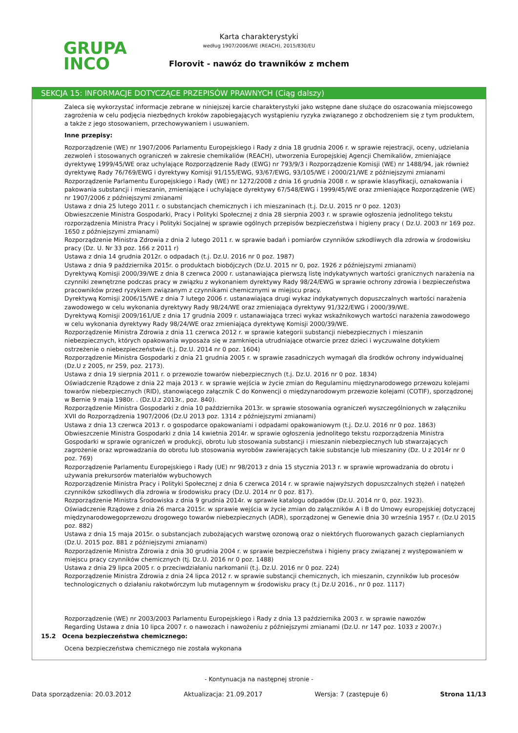GRUPA
INCO
Karta charakterystyki
według 1907/2006/WE (REACH), 2015/830/EU
Florovit - nawóz do trawników z mchem
SEKCJA 15: INFORMACJE DOTYCZĄCE PRZEPISÓW PRAWNYCH (Ciąg dalszy)
Zaleca się wykorzystać informacje zebrane w niniejszej karcie charakterystyki jako wstępne dane służące do oszacowania miejscowego zagrożenia w celu podjęcia niezbędnych kroków zapobiegających wystąpieniu ryzyka związanego z obchodzeniem się z tym produktem, a także z jego stosowaniem, przechowywaniem i usuwaniem.
Inne przepisy:
Rozporządzenie (WE) nr 1907/2006 Parlamentu Europejskiego i Rady z dnia 18 grudnia 2006 r. w sprawie rejestracji, oceny, udzielania zezwoleń i stosowanych ograniczeń w zakresie chemikaliów (REACH), utworzenia Europejskiej Agencji Chemikaliów, zmieniające dyrektywę 1999/45/WE oraz uchylające Rozporządzenie Rady (EWG) nr 793/9/3 i Rozporządzenie Komisji (WE) nr 1488/94, jak również dyrektywę Rady 76/769/EWG i dyrektywy Komisji 91/155/EWG, 93/67/EWG, 93/105/WE i 2000/21/WE z późniejszymi zmianami
Rozporządzenie Parlamentu Europejskiego i Rady (WE) nr 1272/2008 z dnia 16 grudnia 2008 r. w sprawie klasyfikacji, oznakowania i pakowania substancji i mieszanin, zmieniające i uchylające dyrektywy 67/548/EWG i 1999/45/WE oraz zmieniające Rozporządzenie (WE) nr 1907/2006 z późniejszymi zmianami
Ustawa z dnia 25 lutego 2011 r. o substancjach chemicznych i ich mieszaninach (t.j. Dz.U. 2015 nr 0 poz. 1203)
Obwieszczenie Ministra Gospodarki, Pracy i Polityki Społecznej z dnia 28 sierpnia 2003 r. w sprawie ogłoszenia jednolitego tekstu rozporządzenia Ministra Pracy i Polityki Socjalnej w sprawie ogólnych przepisów bezpieczeństwa i higieny pracy ( Dz.U. 2003 nr 169 poz. 1650 z późniejszymi zmianami)
Rozporządzenie Ministra Zdrowia z dnia 2 lutego 2011 r. w sprawie badań i pomiarów czynników szkodliwych dla zdrowia w środowisku pracy (Dz. U. Nr 33 poz. 166 z 2011 r)
Ustawa z dnia 14 grudnia 2012r. o odpadach (t.j. Dz.U. 2016 nr 0 poz. 1987)
Ustawa z dnia 9 października 2015r. o produktach biobójczych (Dz.U. 2015 nr 0, poz. 1926 z późniejszymi zmianami)
Dyrektywą Komisji 2000/39/WE z dnia 8 czerwca 2000 r. ustanawiająca pierwszą listę indykatywnych wartości granicznych narażenia na czynniki zewnętrzne podczas pracy w związku z wykonaniem dyrektywy Rady 98/24/EWG w sprawie ochrony zdrowia i bezpieczeństwa pracowników przed ryzykiem związanym z czynnikami chemicznymi w miejscu pracy.
Dyrektywą Komisji 2006/15/WE z dnia 7 lutego 2006 r. ustanawiająca drugi wykaz indykatywnych dopuszczalnych wartości narażenia zawodowego w celu wykonania dyrektywy Rady 98/24/WE oraz zmieniająca dyrektywy 91/322/EWG i 2000/39/WE.
Dyrektywą Komisji 2009/161/UE z dnia 17 grudnia 2009 r. ustanawiająca trzeci wykaz wskaźnikowych wartości narażenia zawodowego w celu wykonania dyrektywy Rady 98/24/WE oraz zmieniająca dyrektywę Komisji 2000/39/WE.
Rozporządzenie Ministra Zdrowia z dnia 11 czerwca 2012 r. w sprawie kategorii substancji niebezpiecznych i mieszanin niebezpiecznych, których opakowania wyposaża się w zamknięcia utrudniające otwarcie przez dzieci i wyczuwalne dotykiem ostrzeżenie o niebezpieczeństwie (t.j. Dz.U. 2014 nr 0 poz. 1604)
Rozporządzenie Ministra Gospodarki z dnia 21 grudnia 2005 r. w sprawie zasadniczych wymagań dla środków ochrony indywidualnej (Dz.U z 2005, nr 259, poz. 2173).
Ustawa z dnia 19 sierpnia 2011 r. o przewozie towarów niebezpiecznych (t.j. Dz.U. 2016 nr 0 poz. 1834)
Oświadczenie Rządowe z dnia 22 maja 2013 r. w sprawie wejścia w życie zmian do Regulaminu międzynarodowego przewozu kolejami towarów niebezpiecznych (RID), stanowiącego załącznik C do Konwencji o międzynarodowym przewozie kolejami (COTIF), sporządzonej w Bernie 9 maja 1980r. . (Dz.U.z 2013r., poz. 840).
Rozporządzenie Ministra Gospodarki z dnia 10 października 2013r. w sprawie stosowania ograniczeń wyszczególnionych w załączniku XVII do Rozporządzenia 1907/2006 (Dz.U 2013 poz. 1314 z późniejszymi zmianami)
Ustawa z dnia 13 czerwca 2013 r. o gospodarce opakowaniami i odpadami opakowaniowym (t.j. Dz.U. 2016 nr 0 poz. 1863)
Obwieszczenie Ministra Gospodarki z dnia 14 kwietnia 2014r. w sprawie ogłoszenia jednolitego tekstu rozporządzenia Ministra Gospodarki w sprawie ograniczeń w produkcji, obrotu lub stosowania substancji i mieszanin niebezpiecznych lub stwarzających zagrożenie oraz wprowadzania do obrotu lub stosowania wyrobów zawierających takie substancje lub mieszaniny (Dz. U z 2014r nr 0 poz. 769)
Rozporządzenie Parlamentu Europejskiego i Rady (UE) nr 98/2013 z dnia 15 stycznia 2013 r. w sprawie wprowadzania do obrotu i używania prekursorów materiałów wybuchowych
Rozporządzenie Ministra Pracy i Polityki Społecznej z dnia 6 czerwca 2014 r. w sprawie najwyższych dopuszczalnych stężeń i natężeń czynników szkodliwych dla zdrowia w środowisku pracy (Dz.U. 2014 nr 0 poz. 817).
Rozporządzenie Ministra Środowiska z dnia 9 grudnia 2014r. w sprawie katalogu odpadów (Dz.U. 2014 nr 0, poz. 1923).
Oświadczenie Rządowe z dnia 26 marca 2015r. w sprawie wejścia w życie zmian do załączników A i B do Umowy europejskiej dotyczącej międzynarodowegoprzewozu drogowego towarów niebezpiecznych (ADR), sporządzonej w Genewie dnia 30 września 1957 r. (Dz.U 2015 poz. 882)
Ustawa z dnia 15 maja 2015r. o substancjach zubożających warstwę ozonową oraz o niektórych fluorowanych gazach cieplarnianych (Dz.U. 2015 poz. 881 z późniejszymi zmianami)
Rozporządzenie Ministra Zdrowia z dnia 30 grudnia 2004 r. w sprawie bezpieczeństwa i higieny pracy związanej z występowaniem w miejscu pracy czynników chemicznych (tj. Dz.U. 2016 nr 0 poz. 1488)
Ustawa z dnia 29 lipca 2005 r. o przeciwdziałaniu narkomanii (t.j. Dz.U. 2016 nr 0 poz. 224)
Rozporządzenie Ministra Zdrowia z dnia 24 lipca 2012 r. w sprawie substancji chemicznych, ich mieszanin, czynników lub procesów technologicznych o działaniu rakotwórczym lub mutagennym w środowisku pracy (t.j Dz.U 2016., nr 0 poz. 1117)
Rozporządzenie (WE) nr 2003/2003 Parlamentu Europejskiego i Rady z dnia 13 października 2003 r. w sprawie nawozów
Regarding Ustawa z dnia 10 lipca 2007 r. o nawozach i nawożeniu z późniejszymi zmianami (Dz.U. nr 147 poz. 1033 z 2007r.)
15.2 Ocena bezpieczeństwa chemicznego:
Ocena bezpieczeństwa chemicznego nie została wykonana
- Kontynuacja na następnej stronie -
Data sporządzenia: 20.03.2012 Aktualizacja: 21.09.2017 Wersja: 7 (zastępuje 6) Strona 11/13